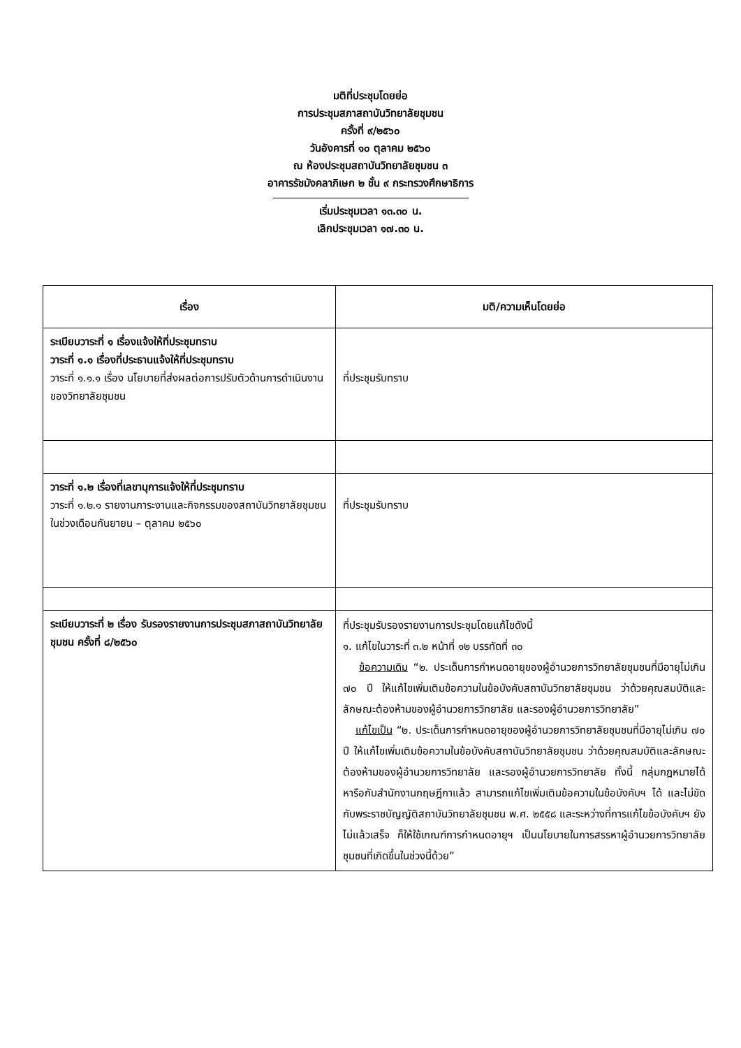มติที่ประชุมโดยย่อ
การประชุมสภาสถาบันวิทยาลัยชุมชน
ครั้งที่ ๙/๒๕๖๐
วันอังคารที่ ๑๐ ตุลาคม ๒๕๖๐
ณ ห้องประชุมสถาบันวิทยาลัยชุมชน ๓
อาคารรัชมังคลาภิเษก ๒ ชั้น ๙ กระทรวงศึกษาธิการ
เริ่มประชุมเวลา ๑๓.๓๐ น.
เลิกประชุมเวลา ๑๗.๓๐ น.
| เรื่อง | มติ/ความเห็นโดยย่อ |
| --- | --- |
| ระเบียบวาระที่ ๑ เรื่องแจ้งให้ที่ประชุมทราบ วาระที่ ๑.๑ เรื่องที่ประธานแจ้งให้ที่ประชุมทราบ วาระที่ ๑.๑.๑ เรื่อง นโยบายที่ส่งผลต่อการปรับตัวด้านการดำเนินงานของวิทยาลัยชุมชน | ที่ประชุมรับทราบ |
| วาระที่ ๑.๒ เรื่องที่เลขานุการแจ้งให้ที่ประชุมทราบ วาระที่ ๑.๒.๑ รายงานภาระงานและกิจกรรมของสถาบันวิทยาลัยชุมชนในช่วงเดือนกันยายน – ตุลาคม ๒๕๖๐ | ที่ประชุมรับทราบ |
| ระเบียบวาระที่ ๒ เรื่อง รับรองรายงานการประชุมสภาสถาบันวิทยาลัยชุมชน ครั้งที่ ๘/๒๕๖๐ | ที่ประชุมรับรองรายงานการประชุมโดยแก้ไขดังนี้ ๑. แก้ไขในวาระที่ ๓.๒ หน้าที่ ๑๒ บรรทัดที่ ๓๐ ข้อความเดิม “๒. ประเด็นการกำหนดอายุของผู้อำนวยการวิทยาลัยชุมชนที่มีอายุไม่เกิน ๗๐ ปี ให้แก้ไขเพิ่มเติมข้อความในข้อบังคับสถาบันวิทยาลัยชุมชน ว่าด้วยคุณสมบัติและลักษณะต้องห้ามของผู้อำนวยการวิทยาลัย และรองผู้อำนวยการวิทยาลัย” แก้ไขเป็น “๒. ประเด็นการกำหนดอายุของผู้อำนวยการวิทยาลัยชุมชนที่มีอายุไม่เกิน ๗๐ ปี ให้แก้ไขเพิ่มเติมข้อความในข้อบังคับสถาบันวิทยาลัยชุมชน ว่าด้วยคุณสมบัติและลักษณะต้องห้ามของผู้อำนวยการวิทยาลัย และรองผู้อำนวยการวิทยาลัย ทั้งนี้ กลุ่มกฎหมายได้หารือกับสำนักงานกฤษฎีกาแล้ว สามารถแก้ไขเพิ่มเติมข้อความในข้อบังคับฯ ได้ และไม่ขัดกับพระราชบัญญัติสถาบันวิทยาลัยชุมชน พ.ศ. ๒๕๕๘ และระหว่างที่การแก้ไขข้อบังคับฯ ยังไม่แล้วเสร็จ ก็ให้ใช้เกณฑ์การกำหนดอายุฯ เป็นนโยบายในการสรรหาผู้อำนวยการวิทยาลัยชุมชนที่เกิดขึ้นในช่วงนี้ด้วย” |